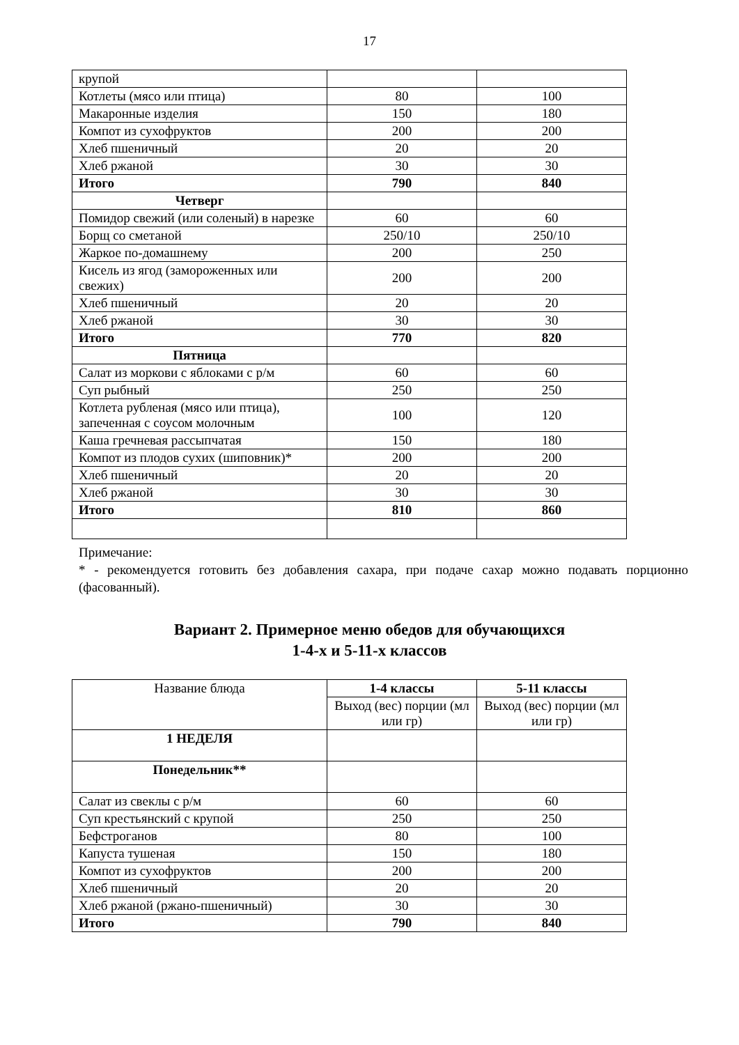17
| крупой | | |
| Котлеты (мясо или птица) | 80 | 100 |
| Макаронные изделия | 150 | 180 |
| Компот из сухофруктов | 200 | 200 |
| Хлеб пшеничный | 20 | 20 |
| Хлеб ржаной | 30 | 30 |
| Итого | 790 | 840 |
| Четверг | | |
| Помидор свежий (или соленый) в нарезке | 60 | 60 |
| Борщ со сметаной | 250/10 | 250/10 |
| Жаркое по-домашнему | 200 | 250 |
| Кисель из ягод (замороженных или свежих) | 200 | 200 |
| Хлеб пшеничный | 20 | 20 |
| Хлеб ржаной | 30 | 30 |
| Итого | 770 | 820 |
| Пятница | | |
| Салат из моркови с яблоками с р/м | 60 | 60 |
| Суп рыбный | 250 | 250 |
| Котлета рубленая (мясо или птица), запеченная с соусом молочным | 100 | 120 |
| Каша гречневая рассыпчатая | 150 | 180 |
| Компот из плодов сухих (шиповник)* | 200 | 200 |
| Хлеб пшеничный | 20 | 20 |
| Хлеб ржаной | 30 | 30 |
| Итого | 810 | 860 |
Примечание:
* - рекомендуется готовить без добавления сахара, при подаче сахар можно подавать порционно (фасованный).
Вариант 2. Примерное меню обедов для обучающихся
1-4-х и 5-11-х классов
| Название блюда | 1-4 классы | 5-11 классы |
| --- | --- | --- |
| | Выход (вес) порции (мл или гр) | Выход (вес) порции (мл или гр) |
| 1 НЕДЕЛЯ | | |
| Понедельник** | | |
| Салат из свеклы с р/м | 60 | 60 |
| Суп крестьянский с крупой | 250 | 250 |
| Бефстроганов | 80 | 100 |
| Капуста тушеная | 150 | 180 |
| Компот из сухофруктов | 200 | 200 |
| Хлеб пшеничный | 20 | 20 |
| Хлеб ржаной (ржано-пшеничный) | 30 | 30 |
| Итого | 790 | 840 |